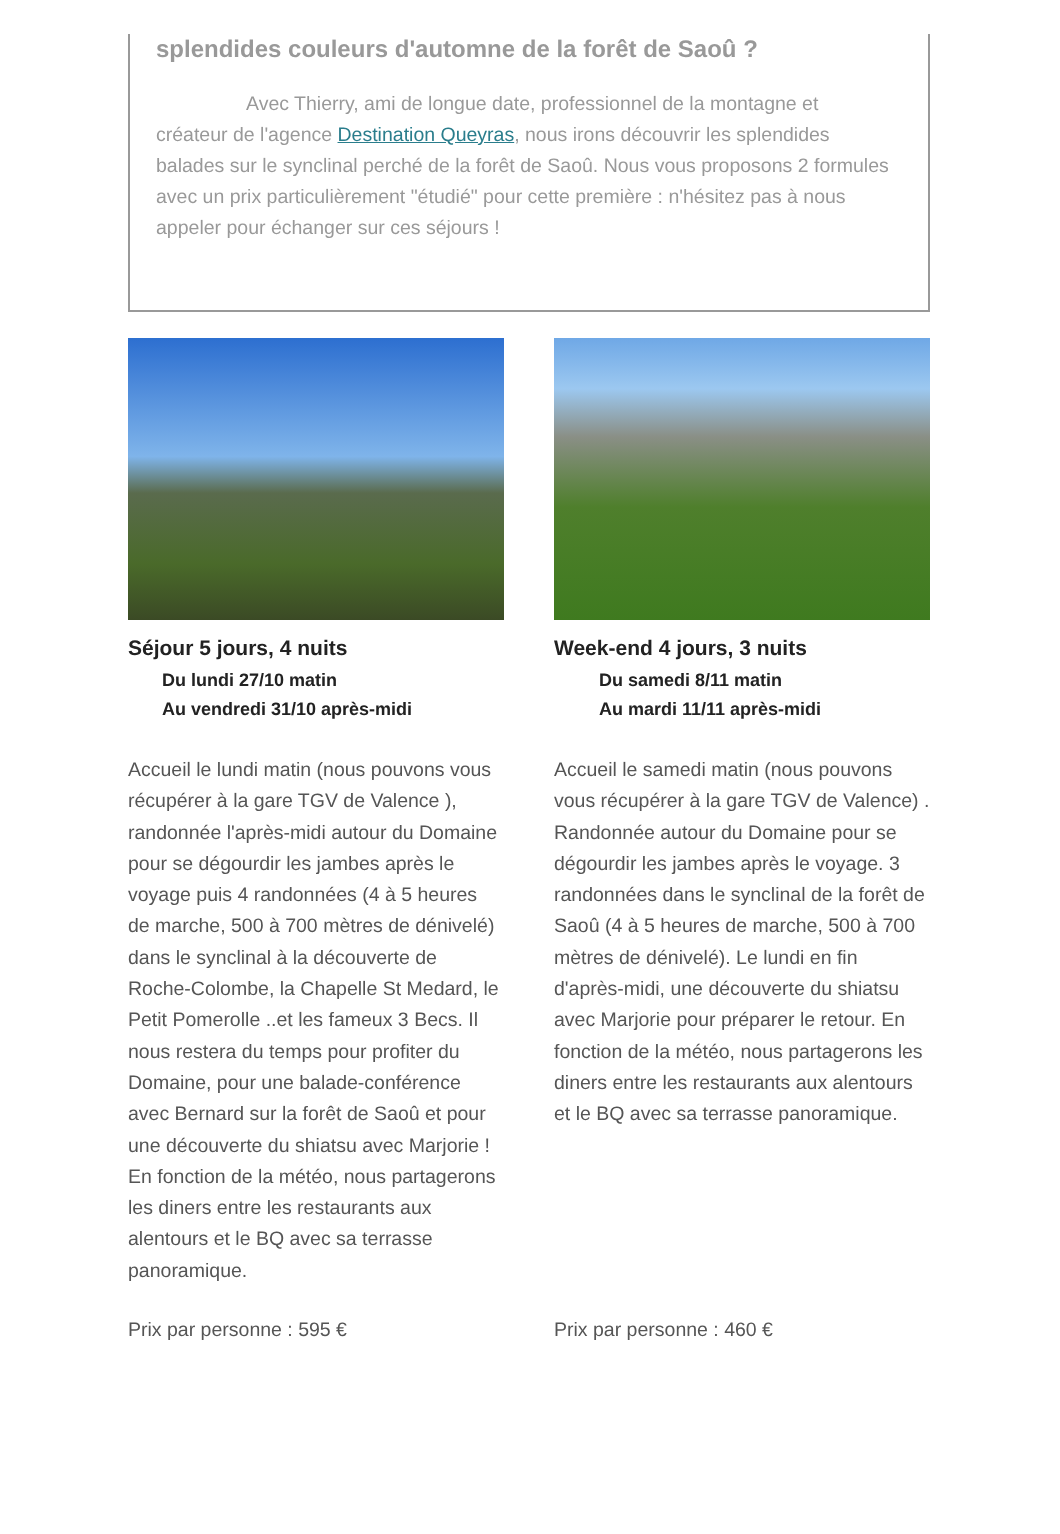splendides couleurs d'automne de la forêt de Saoû ?
Avec Thierry, ami de longue date, professionnel de la montagne et créateur de l'agence Destination Queyras, nous irons découvrir les splendides balades sur le synclinal perché de la forêt de Saoû. Nous vous proposons 2 formules avec un prix particulièrement "étudié" pour cette première : n'hésitez pas à nous appeler pour échanger sur ces séjours !
Séjour 5 jours, 4 nuits
Du lundi 27/10 matin
Au vendredi 31/10 après-midi
Accueil le lundi matin (nous pouvons vous récupérer à la gare TGV de Valence ), randonnée l'après-midi autour du Domaine pour se dégourdir les jambes après le voyage puis 4 randonnées (4 à 5 heures de marche, 500 à 700 mètres de dénivelé) dans le synclinal à la découverte de Roche-Colombe, la Chapelle St Medard, le Petit Pomerolle ..et les fameux 3 Becs. Il nous restera du temps pour profiter du Domaine, pour une balade-conférence avec Bernard sur la forêt de Saoû et pour une découverte du shiatsu avec Marjorie ! En fonction de la météo, nous partagerons les diners entre les restaurants aux alentours et le BQ avec sa terrasse panoramique.
Prix par personne : 595 €
Week-end 4 jours, 3 nuits
Du samedi 8/11 matin
Au mardi 11/11 après-midi
Accueil le samedi matin (nous pouvons vous récupérer à la gare TGV de Valence) . Randonnée autour du Domaine pour se dégourdir les jambes après le voyage. 3 randonnées dans le synclinal de la forêt de Saoû (4 à 5 heures de marche, 500 à 700 mètres de dénivelé). Le lundi en fin d'après-midi, une découverte du shiatsu avec Marjorie pour préparer le retour. En fonction de la météo, nous partagerons les diners entre les restaurants aux alentours et le BQ avec sa terrasse panoramique.
Prix par personne : 460 €